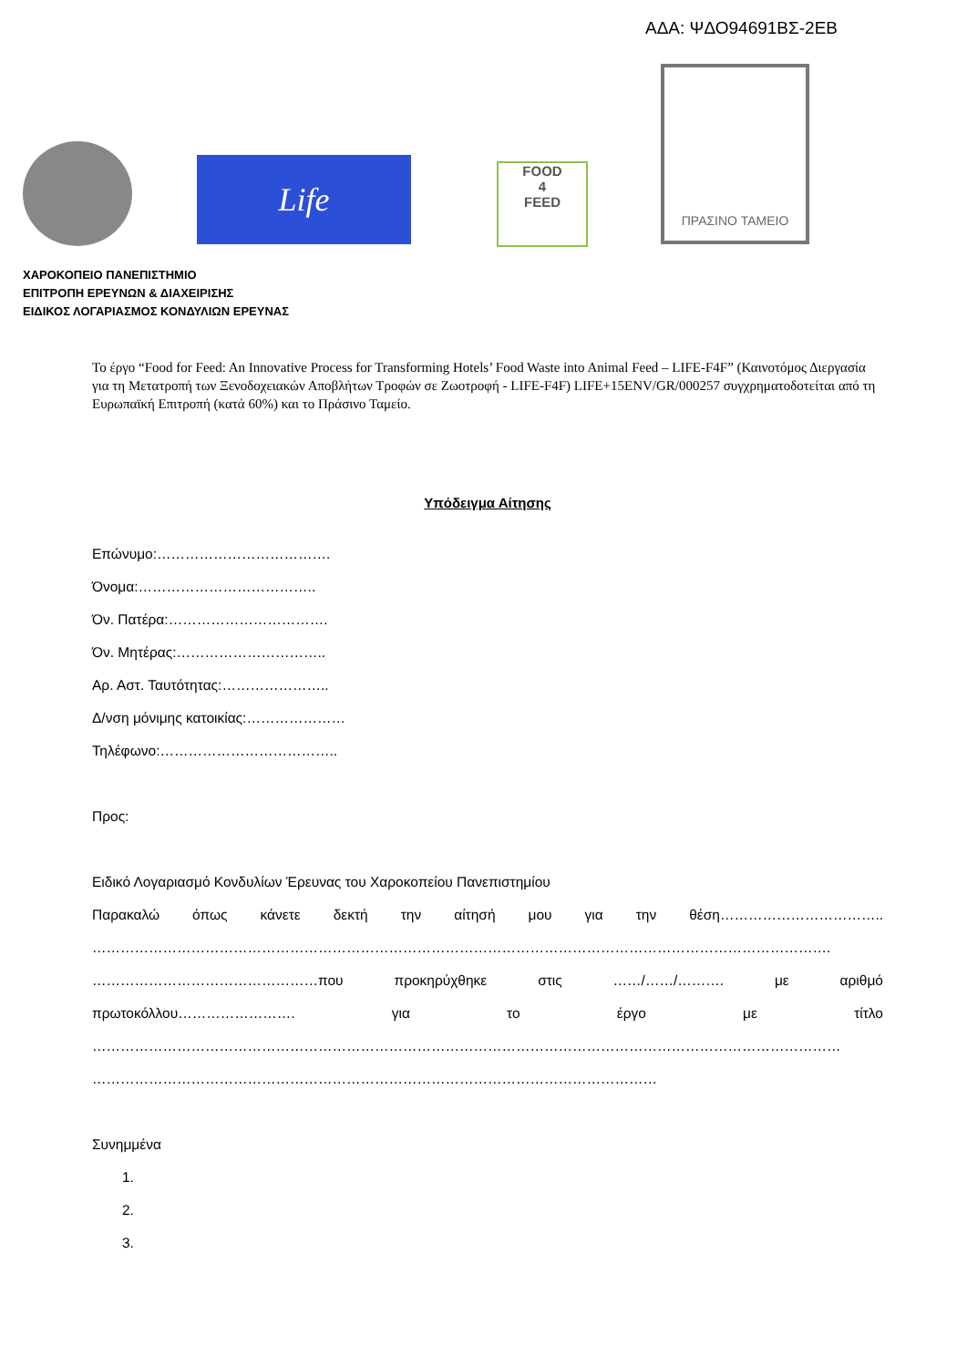ΑΔΑ: ΨΔΟ94691ΒΣ-2ΕΒ
Life
FOOD
4
FEED
ΠΡΑΣΙΝΟ ΤΑΜΕΙΟ
ΧΑΡΟΚΟΠΕΙΟ ΠΑΝΕΠΙΣΤΗΜΙΟ
ΕΠΙΤΡΟΠΗ ΕΡΕΥΝΩΝ & ΔΙΑΧΕΙΡΙΣΗΣ
ΕΙΔΙΚΟΣ ΛΟΓΑΡΙΑΣΜΟΣ ΚΟΝΔΥΛΙΩΝ ΕΡΕΥΝΑΣ
Το έργο “Food for Feed: An Innovative Process for Transforming Hotels’ Food Waste into Animal Feed – LIFE-F4F” (Καινοτόμος Διεργασία για τη Μετατροπή των Ξενοδοχειακών Αποβλήτων Τροφών σε Ζωοτροφή - LIFE-F4F) LIFE+15ENV/GR/000257 συγχρηματοδοτείται από τη Ευρωπαϊκή Επιτροπή (κατά 60%) και το Πράσινο Ταμείο.
Υπόδειγμα Αίτησης
Επώνυμο:……………………………….
Όνομα:………………………………..
Όν. Πατέρα:…………………………….
Όν. Μητέρας:…………………………..
Αρ. Αστ. Ταυτότητας:…………………..
Δ/νση μόνιμης κατοικίας:…………………
Τηλέφωνο:………………………………..
Προς:
Ειδικό Λογαριασμό Κονδυλίων Έρευνας του Χαροκοπείου Πανεπιστημίου
Παρακαλώ όπως κάνετε δεκτή την αίτησή μου για την θέση……………………………..
………………………………………………………………………………………………………………………………………….
…………………………………………που προκηρύχθηκε στις ……/……/………. με αριθμό
πρωτοκόλλου……………………. για το έργο με τίτλο
……………………………………………………………………………………………………………………………………………
…………………………………………………………………………………………………………
Συνημμένα
1.
2.
3.